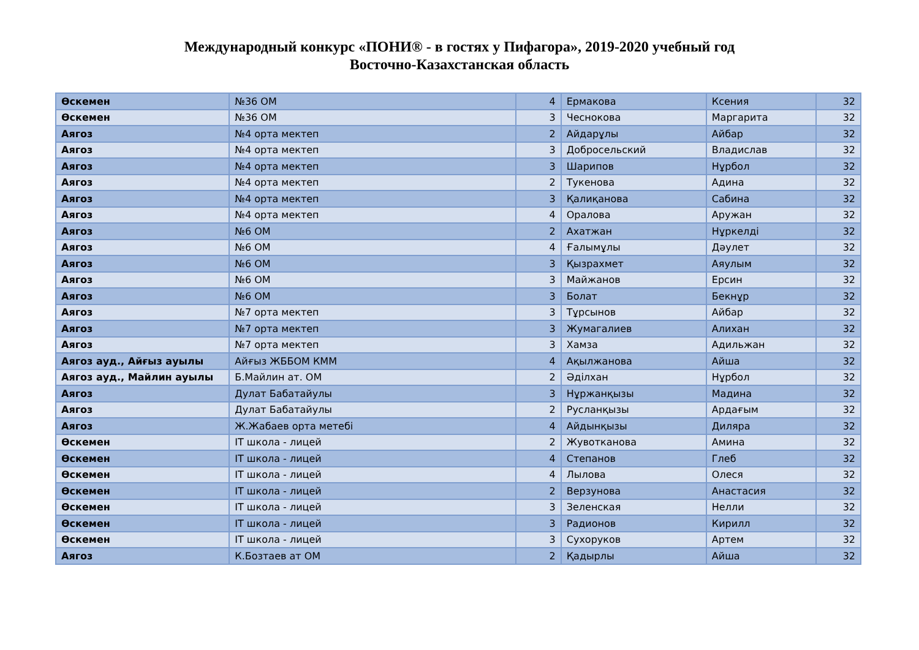Международный конкурс «ПОНИ® - в гостях у Пифагора», 2019-2020 учебный год
Восточно-Казахстанская область
| Өскемен | №36 ОМ | 4 | Ермакова | Ксения | 32 |
| Өскемен | №36 ОМ | 3 | Чеснокова | Маргарита | 32 |
| Аягоз | №4 орта мектеп | 2 | Айдарұлы | Айбар | 32 |
| Аягоз | №4 орта мектеп | 3 | Добросельский | Владислав | 32 |
| Аягоз | №4 орта мектеп | 3 | Шарипов | Нұрбол | 32 |
| Аягоз | №4 орта мектеп | 2 | Тукенова | Адина | 32 |
| Аягоз | №4 орта мектеп | 3 | Қалиқанова | Сабина | 32 |
| Аягоз | №4 орта мектеп | 4 | Оралова | Аружан | 32 |
| Аягоз | №6 ОМ | 2 | Ахатжан | Нұркелді | 32 |
| Аягоз | №6 ОМ | 4 | Ғалымұлы | Дәулет | 32 |
| Аягоз | №6 ОМ | 3 | Қызрахмет | Аяулым | 32 |
| Аягоз | №6 ОМ | 3 | Майжанов | Ерсин | 32 |
| Аягоз | №6 ОМ | 3 | Болат | Бекнұр | 32 |
| Аягоз | №7 орта мектеп | 3 | Тұрсынов | Айбар | 32 |
| Аягоз | №7 орта мектеп | 3 | Жумагалиев | Алихан | 32 |
| Аягоз | №7 орта мектеп | 3 | Хамза | Адильжан | 32 |
| Аягоз ауд., Айғыз ауылы | Айғыз ЖББОМ КММ | 4 | Ақылжанова | Айша | 32 |
| Аягоз ауд., Майлин ауылы | Б.Майлин ат. ОМ | 2 | Әділхан | Нұрбол | 32 |
| Аягоз | Дулат Бабатайулы | 3 | Нұржанқызы | Мадина | 32 |
| Аягоз | Дулат Бабатайулы | 2 | Русланқызы | Ардағым | 32 |
| Аягоз | Ж.Жабаев орта метебі | 4 | Айдынқызы | Диляра | 32 |
| Өскемен | IT школа - лицей | 2 | Жувотканова | Амина | 32 |
| Өскемен | IT школа - лицей | 4 | Степанов | Глеб | 32 |
| Өскемен | IT школа - лицей | 4 | Лылова | Олеся | 32 |
| Өскемен | IT школа - лицей | 2 | Верзунова | Анастасия | 32 |
| Өскемен | IT школа - лицей | 3 | Зеленская | Нелли | 32 |
| Өскемен | IT школа - лицей | 3 | Радионов | Кирилл | 32 |
| Өскемен | IT школа - лицей | 3 | Сухоруков | Артем | 32 |
| Аягоз | К.Бозтаев ат ОМ | 2 | Қадырлы | Айша | 32 |